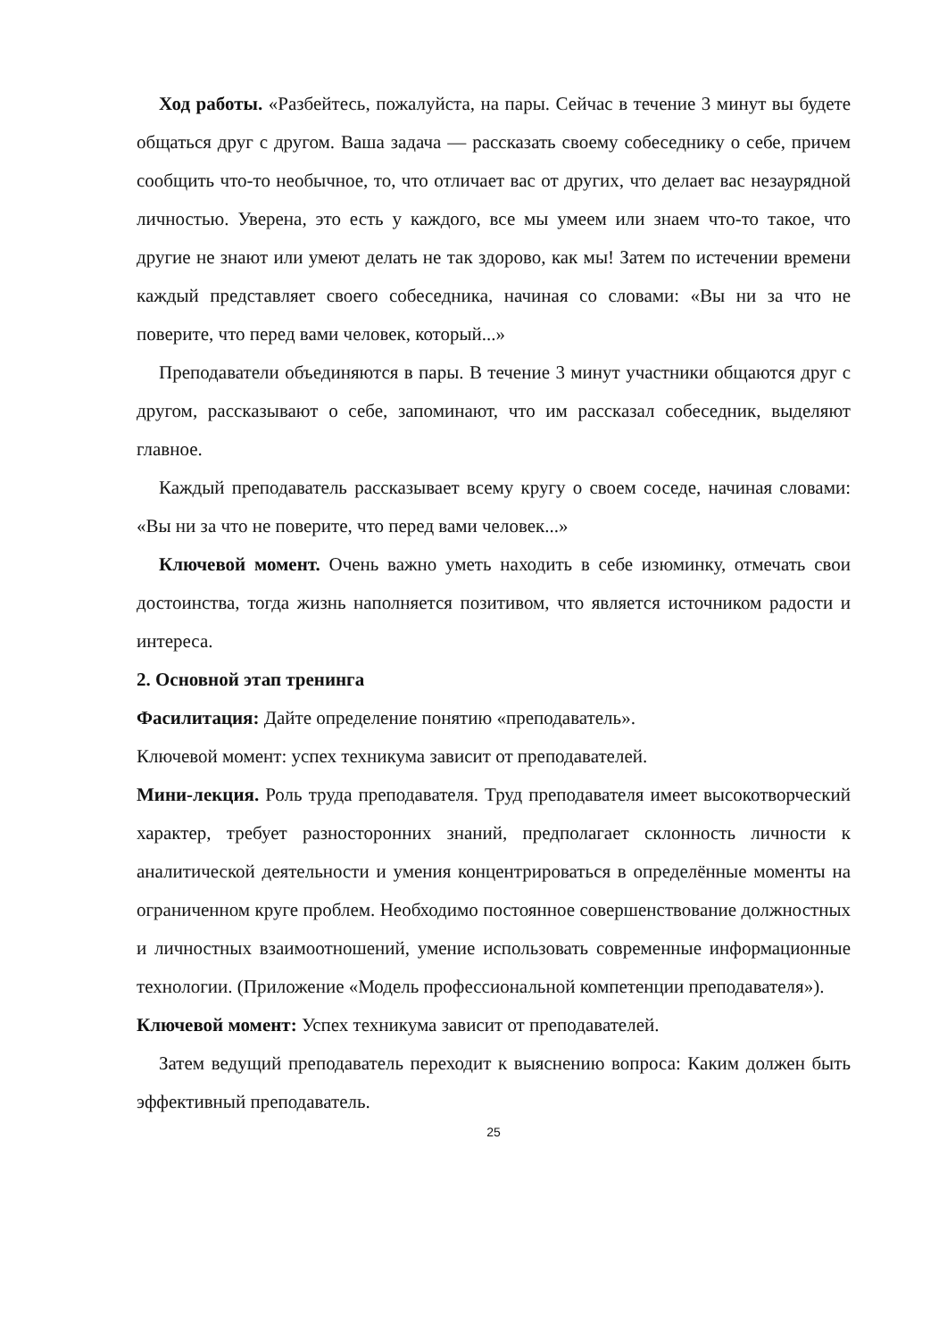Ход работы. «Разбейтесь, пожалуйста, на пары. Сейчас в течение 3 минут вы будете общаться друг с другом. Ваша задача — рассказать своему собеседнику о себе, причем сообщить что-то необычное, то, что отличает вас от других, что делает вас незаурядной личностью. Уверена, это есть у каждого, все мы умеем или знаем что-то такое, что другие не знают или умеют делать не так здорово, как мы! Затем по истечении времени каждый представляет своего собеседника, начиная со словами: «Вы ни за что не поверите, что перед вами человек, который...»
Преподаватели объединяются в пары. В течение 3 минут участники общаются друг с другом, рассказывают о себе, запоминают, что им рассказал собеседник, выделяют главное.
Каждый преподаватель рассказывает всему кругу о своем соседе, начиная словами: «Вы ни за что не поверите, что перед вами человек...»
Ключевой момент. Очень важно уметь находить в себе изюминку, отмечать свои достоинства, тогда жизнь наполняется позитивом, что является источником радости и интереса.
2. Основной этап тренинга
Фасилитация: Дайте определение понятию «преподаватель».
Ключевой момент: успех техникума зависит от преподавателей.
Мини-лекция. Роль труда преподавателя. Труд преподавателя имеет высокотворческий характер, требует разносторонних знаний, предполагает склонность личности к аналитической деятельности и умения концентрироваться в определённые моменты на ограниченном круге проблем. Необходимо постоянное совершенствование должностных и личностных взаимоотношений, умение использовать современные информационные технологии. (Приложение «Модель профессиональной компетенции преподавателя»).
Ключевой момент: Успех техникума зависит от преподавателей.
Затем ведущий преподаватель переходит к выяснению вопроса: Каким должен быть эффективный преподаватель.
25